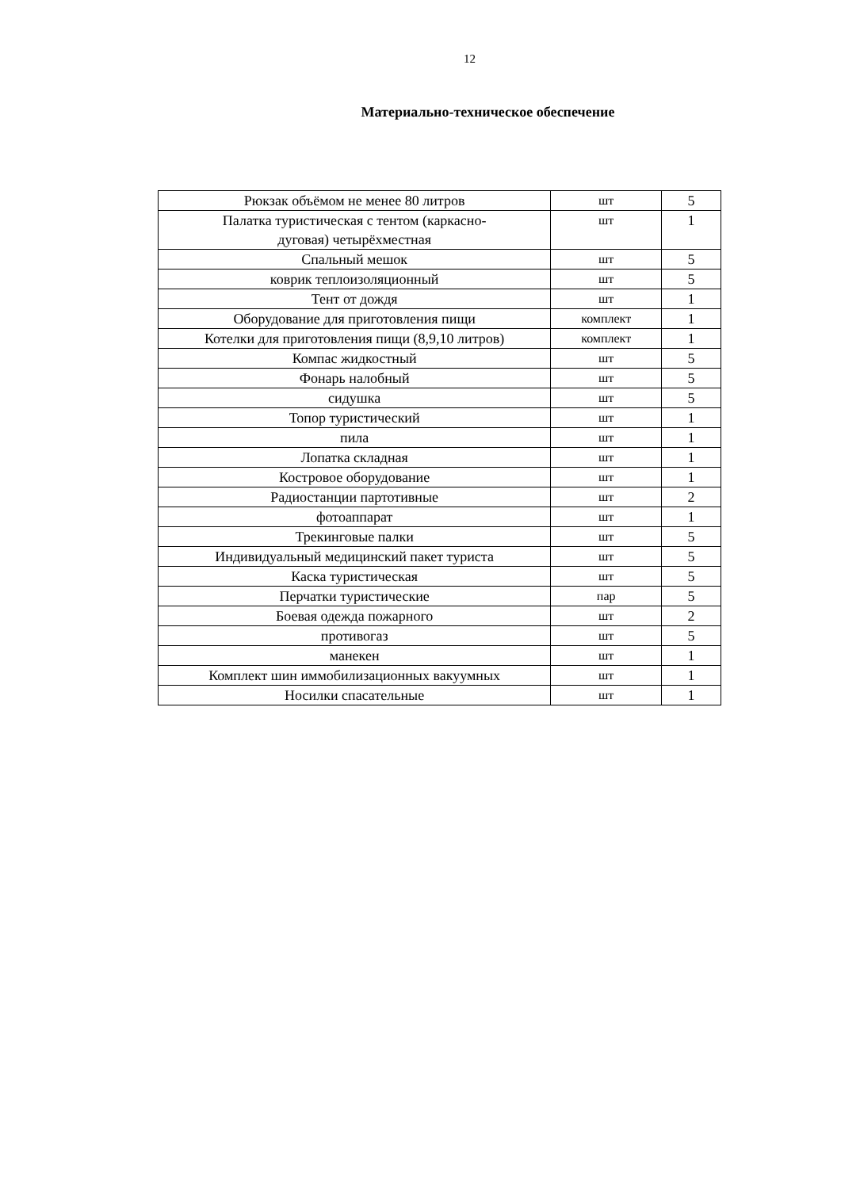12
Материально-техническое обеспечение
| Рюкзак объёмом не менее 80 литров | шт | 5 |
| Палатка туристическая с тентом (каркасно- дуговая) четырёхместная | шт | 1 |
| Спальный мешок | шт | 5 |
| коврик теплоизоляционный | шт | 5 |
| Тент от дождя | шт | 1 |
| Оборудование для приготовления пищи | комплект | 1 |
| Котелки для приготовления пищи (8,9,10 литров) | комплект | 1 |
| Компас жидкостный | шт | 5 |
| Фонарь налобный | шт | 5 |
| сидушка | шт | 5 |
| Топор туристический | шт | 1 |
| пила | шт | 1 |
| Лопатка складная | шт | 1 |
| Костровое оборудование | шт | 1 |
| Радиостанции партотивные | шт | 2 |
| фотоаппарат | шт | 1 |
| Трекинговые палки | шт | 5 |
| Индивидуальный медицинский пакет туриста | шт | 5 |
| Каска туристическая | шт | 5 |
| Перчатки туристические | пар | 5 |
| Боевая одежда пожарного | шт | 2 |
| противогаз | шт | 5 |
| манекен | шт | 1 |
| Комплект шин иммобилизационных вакуумных | шт | 1 |
| Носилки спасательные | шт | 1 |